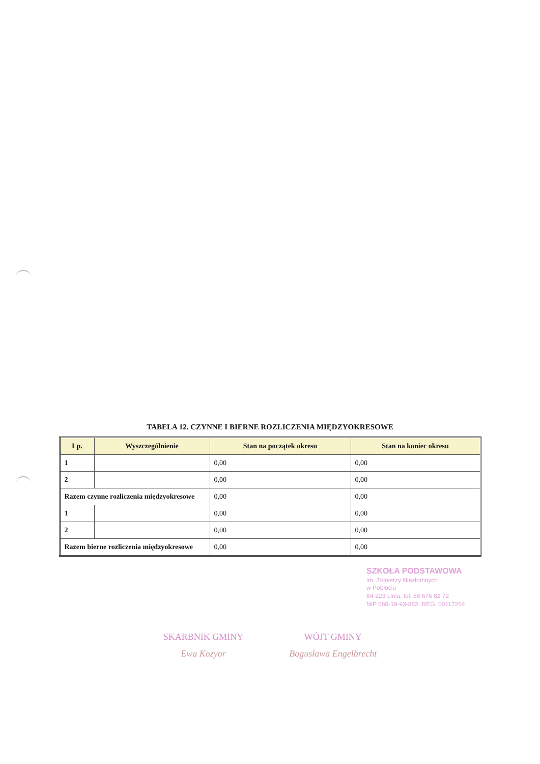TABELA 12. CZYNNE I BIERNE ROZLICZENIA MIĘDZYOKRESOWE
| Lp. | Wyszczególnienie | Stan na początek okresu | Stan na koniec okresu |
| --- | --- | --- | --- |
| 1 | | 0,00 | 0,00 |
| 2 | | 0,00 | 0,00 |
| Razem czynne rozliczenia międzyokresowe | | 0,00 | 0,00 |
| 1 | | 0,00 | 0,00 |
| 2 | | 0,00 | 0,00 |
| Razem bierne rozliczenia międzyokresowe | | 0,00 | 0,00 |
SZKOŁA PODSTAWOWA
im. Żołnierzy Niezłomnych
w Pobłociu
84-223 Linia, tel. 58 676 82 72
NIP 588-19-93-882, REG. 00117264
SKARBNIK GMINY
Ewa Kozyor
WÓJT GMINY
Bogusława Engelbrecht